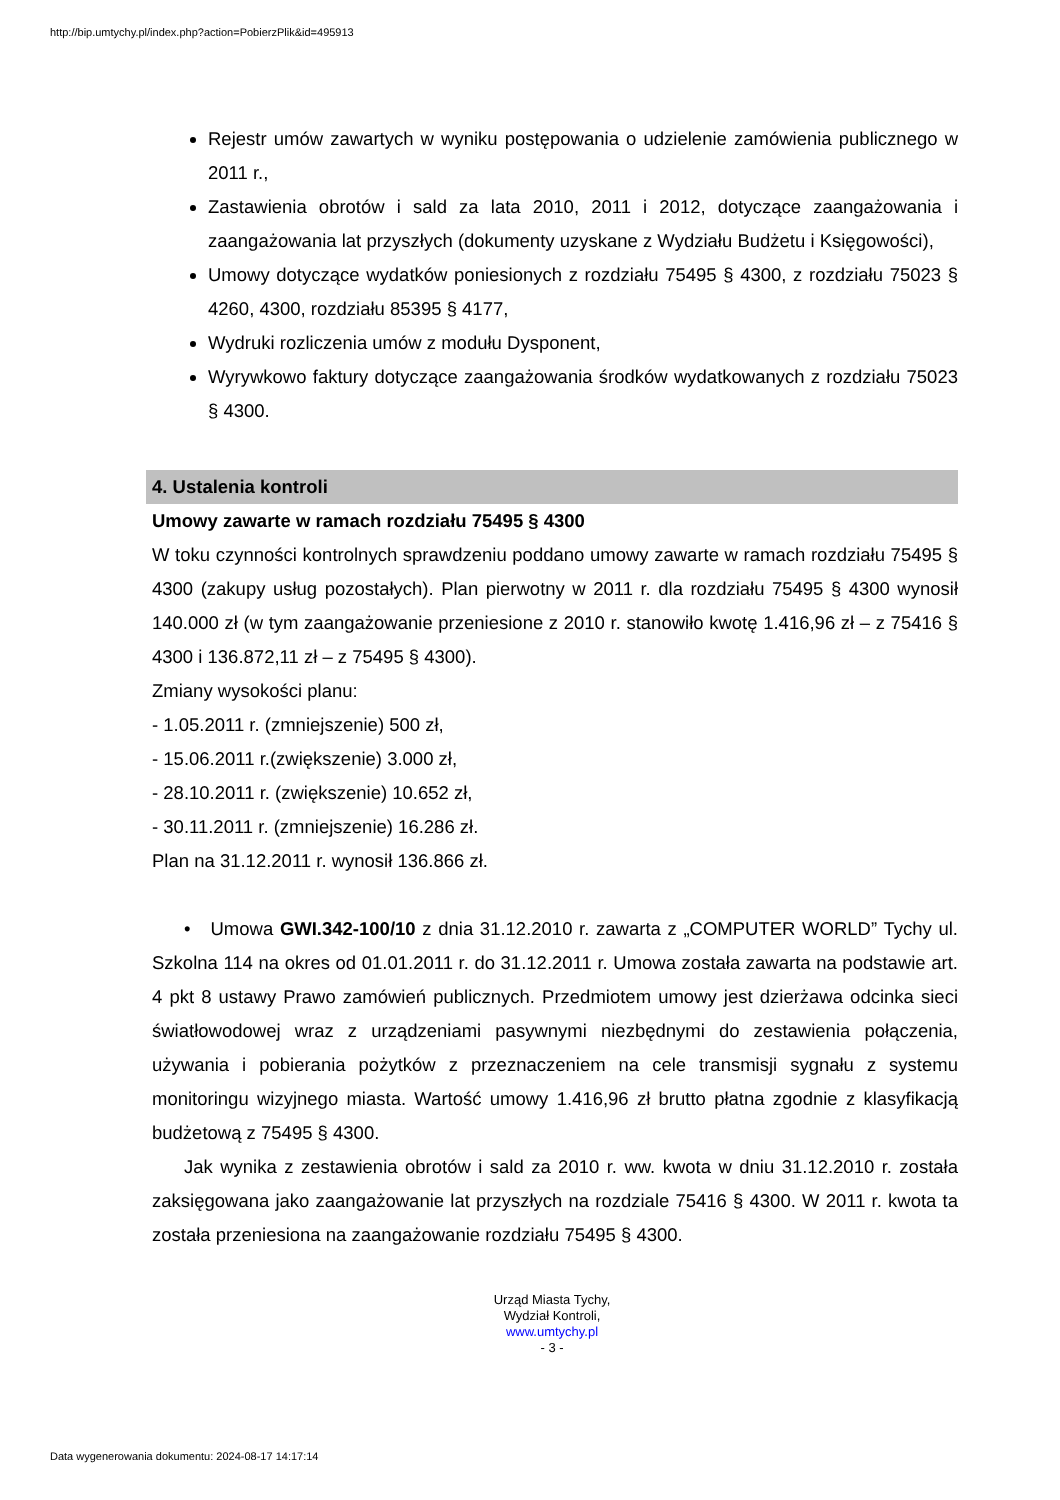http://bip.umtychy.pl/index.php?action=PobierzPlik&id=495913
Rejestr umów zawartych w wyniku postępowania o udzielenie zamówienia publicznego w 2011 r.,
Zastawienia obrotów i sald za lata 2010, 2011 i 2012, dotyczące zaangażowania i zaangażowania lat przyszłych (dokumenty uzyskane z Wydziału Budżetu i Księgowości),
Umowy dotyczące wydatków poniesionych z rozdziału 75495 § 4300, z rozdziału 75023 § 4260, 4300, rozdziału 85395 § 4177,
Wydruki rozliczenia umów z modułu Dysponent,
Wyrywkowo faktury dotyczące zaangażowania środków wydatkowanych z rozdziału 75023 § 4300.
4. Ustalenia kontroli
Umowy zawarte w ramach rozdziału 75495 § 4300
W toku czynności kontrolnych sprawdzeniu poddano umowy zawarte w ramach rozdziału 75495 § 4300 (zakupy usług pozostałych). Plan pierwotny w 2011 r. dla rozdziału 75495 § 4300 wynosił 140.000 zł (w tym zaangażowanie przeniesione z 2010 r. stanowiło kwotę 1.416,96 zł – z 75416 § 4300 i 136.872,11 zł – z 75495 § 4300).
Zmiany wysokości planu:
- 1.05.2011 r. (zmniejszenie) 500 zł,
- 15.06.2011 r.(zwiększenie) 3.000 zł,
- 28.10.2011 r. (zwiększenie) 10.652 zł,
- 30.11.2011 r. (zmniejszenie) 16.286 zł.
Plan na 31.12.2011 r. wynosił 136.866 zł.
• Umowa GWI.342-100/10 z dnia 31.12.2010 r. zawarta z „COMPUTER WORLD” Tychy ul. Szkolna 114 na okres od 01.01.2011 r. do 31.12.2011 r. Umowa została zawarta na podstawie art. 4 pkt 8 ustawy Prawo zamówień publicznych. Przedmiotem umowy jest dzierżawa odcinka sieci światłowodowej wraz z urządzeniami pasywnymi niezbędnymi do zestawienia połączenia, używania i pobierania pożytków z przeznaczeniem na cele transmisji sygnału z systemu monitoringu wizyjnego miasta. Wartość umowy 1.416,96 zł brutto płatna zgodnie z klasyfikacją budżetową z 75495 § 4300.
Jak wynika z zestawienia obrotów i sald za 2010 r. ww. kwota w dniu 31.12.2010 r. została zaksięgowana jako zaangażowanie lat przyszłych na rozdziale 75416 § 4300. W 2011 r. kwota ta została przeniesiona na zaangażowanie rozdziału 75495 § 4300.
Urząd Miasta Tychy,
Wydział Kontroli,
www.umtychy.pl
- 3 -
Data wygenerowania dokumentu: 2024-08-17 14:17:14